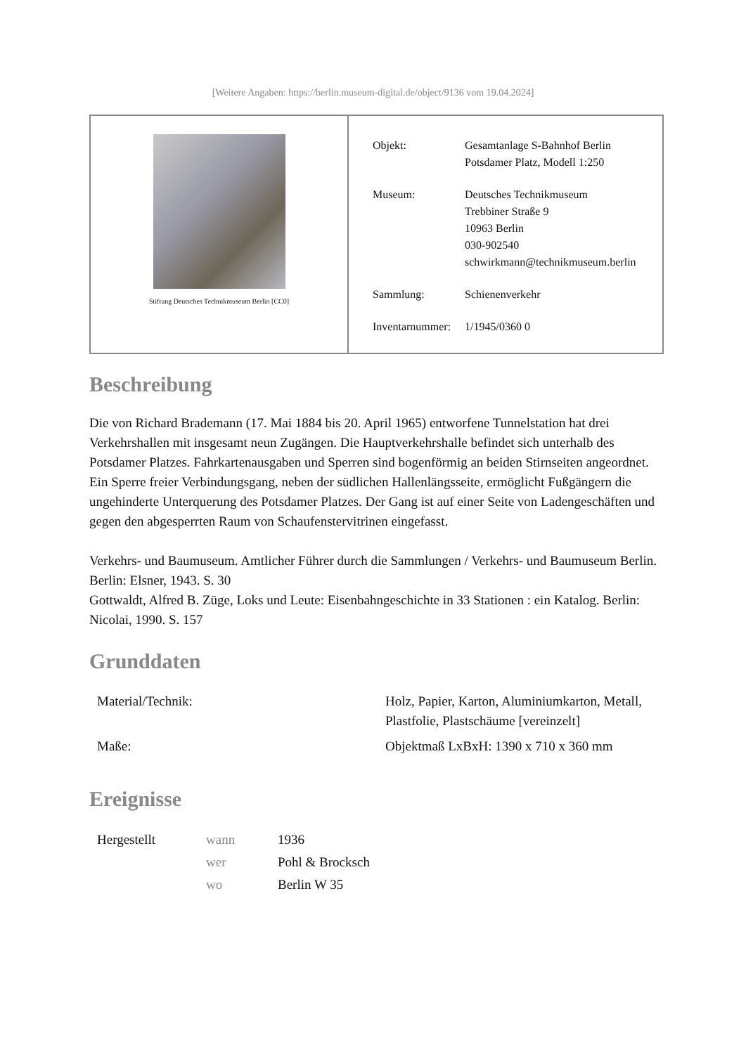[Weitere Angaben: https://berlin.museum-digital.de/object/9136 vom 19.04.2024]
Stiftung Deutsches Technikmuseum Berlin [CC0]
| Objekt: | Gesamtanlage S-Bahnhof Berlin Potsdamer Platz, Modell 1:250 |
| Museum: | Deutsches Technikmuseum Trebbiner Straße 9 10963 Berlin 030-902540 schwirkmann@technikmuseum.berlin |
| Sammlung: | Schienenverkehr |
| Inventarnummer: | 1/1945/0360 0 |
Beschreibung
Die von Richard Brademann (17. Mai 1884 bis 20. April 1965) entworfene Tunnelstation hat drei Verkehrshallen mit insgesamt neun Zugängen. Die Hauptverkehrshalle befindet sich unterhalb des Potsdamer Platzes. Fahrkartenausgaben und Sperren sind bogenförmig an beiden Stirnseiten angeordnet.
Ein Sperre freier Verbindungsgang, neben der südlichen Hallenlängsseite, ermöglicht Fußgängern die ungehinderte Unterquerung des Potsdamer Platzes. Der Gang ist auf einer Seite von Ladengeschäften und gegen den abgesperrten Raum von Schaufenstervitrinen eingefasst.
Verkehrs- und Baumuseum. Amtlicher Führer durch die Sammlungen / Verkehrs- und Baumuseum Berlin. Berlin: Elsner, 1943. S. 30
Gottwaldt, Alfred B. Züge, Loks und Leute: Eisenbahngeschichte in 33 Stationen : ein Katalog. Berlin: Nicolai, 1990. S. 157
Grunddaten
| Material/Technik: | Holz, Papier, Karton, Aluminiumkarton, Metall, Plastfolie, Plastschäume [vereinzelt] |
| Maße: | Objektmaß LxBxH: 1390 x 710 x 360 mm |
Ereignisse
| Hergestellt | wann | 1936 |
| | wer | Pohl & Brocksch |
| | wo | Berlin W 35 |